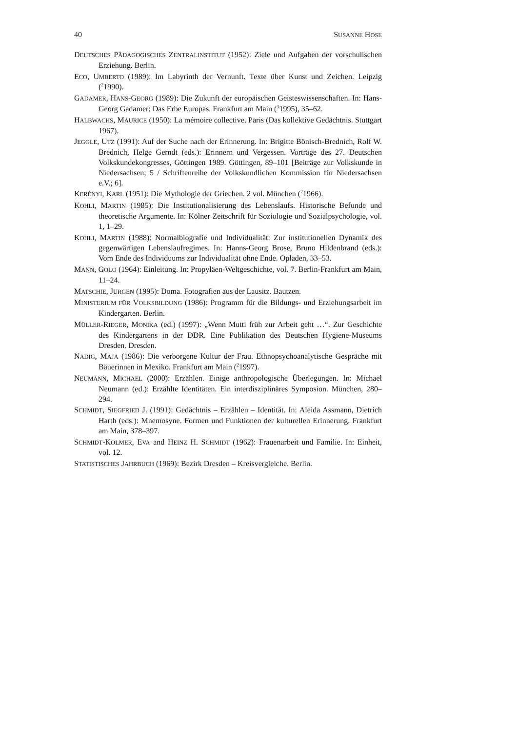40 SUSANNE HOSE
DEUTSCHES PÄDAGOGISCHES ZENTRALINSTITUT (1952): Ziele und Aufgaben der vorschulischen Erziehung. Berlin.
ECO, UMBERTO (1989): Im Labyrinth der Vernunft. Texte über Kunst und Zeichen. Leipzig (<sup>2</sup>1990).
GADAMER, HANS-GEORG (1989): Die Zukunft der europäischen Geisteswissenschaften. In: Hans-Georg Gadamer: Das Erbe Europas. Frankfurt am Main (<sup>3</sup>1995), 35–62.
HALBWACHS, MAURICE (1950): La mémoire collective. Paris (Das kollektive Gedächtnis. Stuttgart 1967).
JEGGLE, UTZ (1991): Auf der Suche nach der Erinnerung. In: Brigitte Bönisch-Brednich, Rolf W. Brednich, Helge Gerndt (eds.): Erinnern und Vergessen. Vorträge des 27. Deutschen Volkskundekongresses, Göttingen 1989. Göttingen, 89–101 [Beiträge zur Volkskunde in Niedersachsen; 5 / Schriftenreihe der Volkskundlichen Kommission für Niedersachsen e.V.; 6].
KERÉNYI, KARL (1951): Die Mythologie der Griechen. 2 vol. München (<sup>2</sup>1966).
KOHLI, MARTIN (1985): Die Institutionalisierung des Lebenslaufs. Historische Befunde und theoretische Argumente. In: Kölner Zeitschrift für Soziologie und Sozialpsychologie, vol. 1, 1–29.
KOHLI, MARTIN (1988): Normalbiografie und Individualität: Zur institutionellen Dynamik des gegenwärtigen Lebenslaufregimes. In: Hanns-Georg Brose, Bruno Hildenbrand (eds.): Vom Ende des Individuums zur Individualität ohne Ende. Opladen, 33–53.
MANN, GOLO (1964): Einleitung. In: Propyläen-Weltgeschichte, vol. 7. Berlin-Frankfurt am Main, 11–24.
MATSCHIE, JÜRGEN (1995): Doma. Fotografien aus der Lausitz. Bautzen.
MINISTERIUM FÜR VOLKSBILDUNG (1986): Programm für die Bildungs- und Erziehungsarbeit im Kindergarten. Berlin.
MÜLLER-RIEGER, MONIKA (ed.) (1997): „Wenn Mutti früh zur Arbeit geht …“. Zur Geschichte des Kindergartens in der DDR. Eine Publikation des Deutschen Hygiene-Museums Dresden. Dresden.
NADIG, MAJA (1986): Die verborgene Kultur der Frau. Ethnopsychoanalytische Gespräche mit Bäuerinnen in Mexiko. Frankfurt am Main (<sup>2</sup>1997).
NEUMANN, MICHAEL (2000): Erzählen. Einige anthropologische Überlegungen. In: Michael Neumann (ed.): Erzählte Identitäten. Ein interdisziplinäres Symposion. München, 280–294.
SCHMIDT, SIEGFRIED J. (1991): Gedächtnis – Erzählen – Identität. In: Aleida Assmann, Dietrich Harth (eds.): Mnemosyne. Formen und Funktionen der kulturellen Erinnerung. Frankfurt am Main, 378–397.
SCHMIDT-KOLMER, EVA and HEINZ H. SCHMIDT (1962): Frauenarbeit und Familie. In: Einheit, vol. 12.
STATISTISCHES JAHRBUCH (1969): Bezirk Dresden – Kreisvergleiche. Berlin.